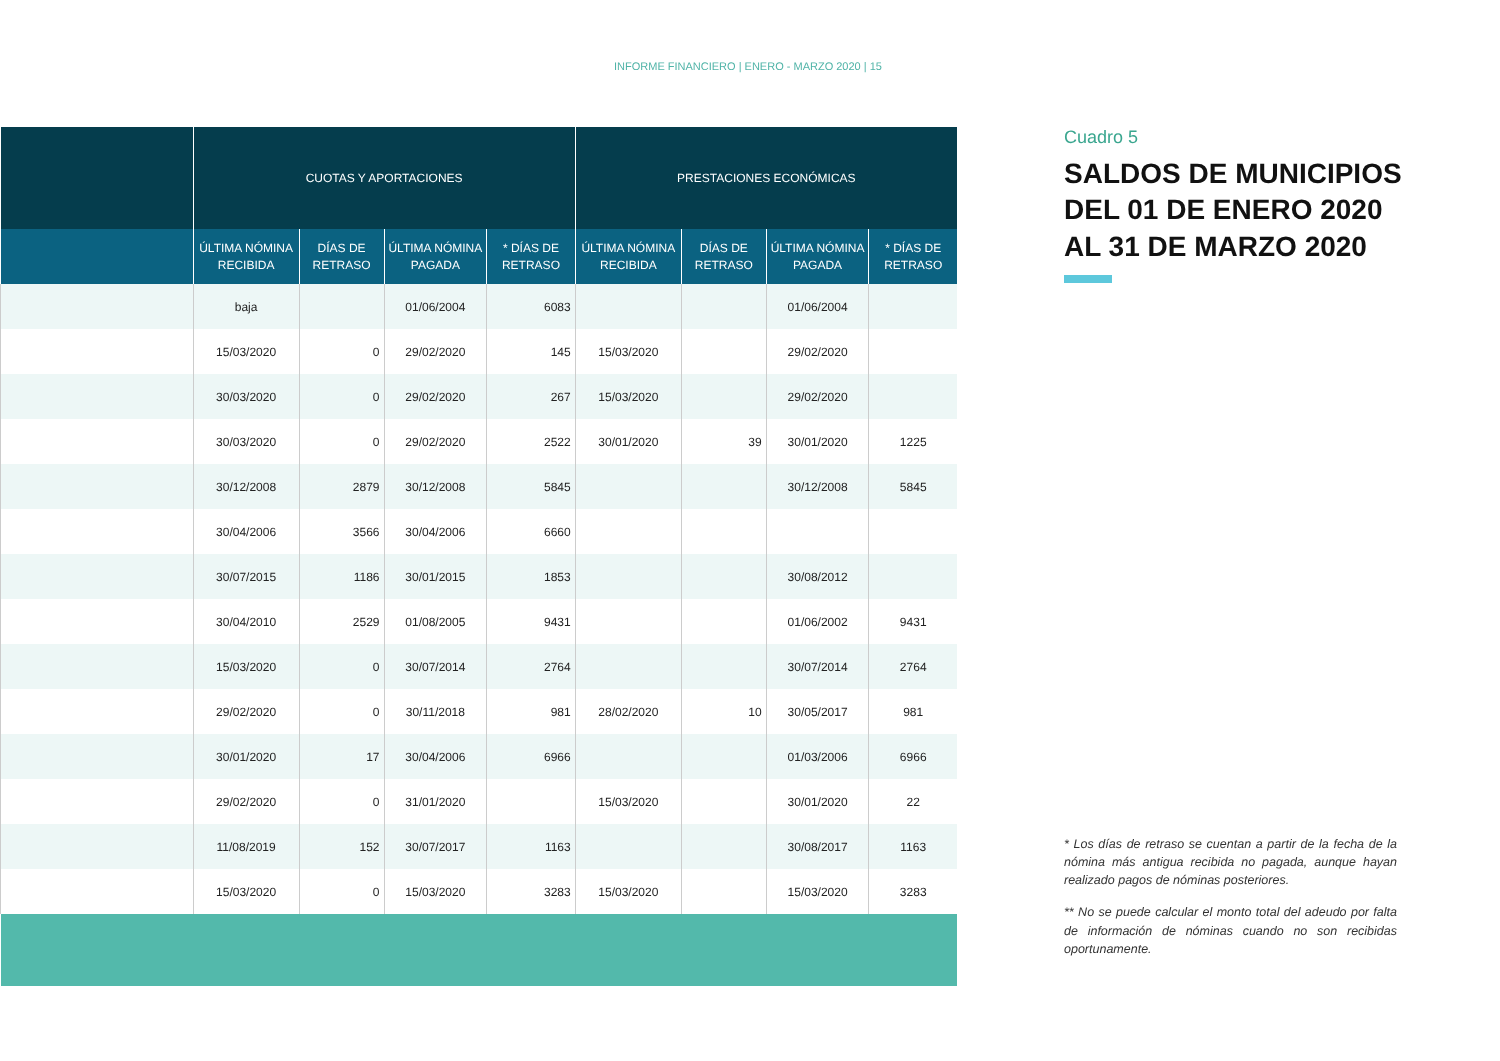INFORME FINANCIERO | ENERO - MARZO 2020 | 15
| | CUOTAS Y APORTACIONES | | | | PRESTACIONES ECONÓMICAS | | | |
| --- | --- | --- | --- | --- | --- | --- | --- | --- |
| | ÚLTIMA NÓMINA RECIBIDA | DÍAS DE RETRASO | ÚLTIMA NÓMINA PAGADA | * DÍAS DE RETRASO | ÚLTIMA NÓMINA RECIBIDA | DÍAS DE RETRASO | ÚLTIMA NÓMINA PAGADA | * DÍAS DE RETRASO |
| | baja | | 01/06/2004 | 6083 | | | 01/06/2004 | |
| | 15/03/2020 | 0 | 29/02/2020 | 145 | 15/03/2020 | | 29/02/2020 | |
| | 30/03/2020 | 0 | 29/02/2020 | 267 | 15/03/2020 | | 29/02/2020 | |
| | 30/03/2020 | 0 | 29/02/2020 | 2522 | 30/01/2020 | 39 | 30/01/2020 | 1225 |
| | 30/12/2008 | 2879 | 30/12/2008 | 5845 | | | 30/12/2008 | 5845 |
| | 30/04/2006 | 3566 | 30/04/2006 | 6660 | | | | |
| | 30/07/2015 | 1186 | 30/01/2015 | 1853 | | | 30/08/2012 | |
| | 30/04/2010 | 2529 | 01/08/2005 | 9431 | | | 01/06/2002 | 9431 |
| | 15/03/2020 | 0 | 30/07/2014 | 2764 | | | 30/07/2014 | 2764 |
| | 29/02/2020 | 0 | 30/11/2018 | 981 | 28/02/2020 | 10 | 30/05/2017 | 981 |
| | 30/01/2020 | 17 | 30/04/2006 | 6966 | | | 01/03/2006 | 6966 |
| | 29/02/2020 | 0 | 31/01/2020 | | 15/03/2020 | | 30/01/2020 | 22 |
| | 11/08/2019 | 152 | 30/07/2017 | 1163 | | | 30/08/2017 | 1163 |
| | 15/03/2020 | 0 | 15/03/2020 | 3283 | 15/03/2020 | | 15/03/2020 | 3283 |
Cuadro 5
SALDOS DE MUNICIPIOS DEL 01 DE ENERO 2020 AL 31 DE MARZO 2020
* Los días de retraso se cuentan a partir de la fecha de la nómina más antigua recibida no pagada, aunque hayan realizado pagos de nóminas posteriores.
** No se puede calcular el monto total del adeudo por falta de información de nóminas cuando no son recibidas oportunamente.